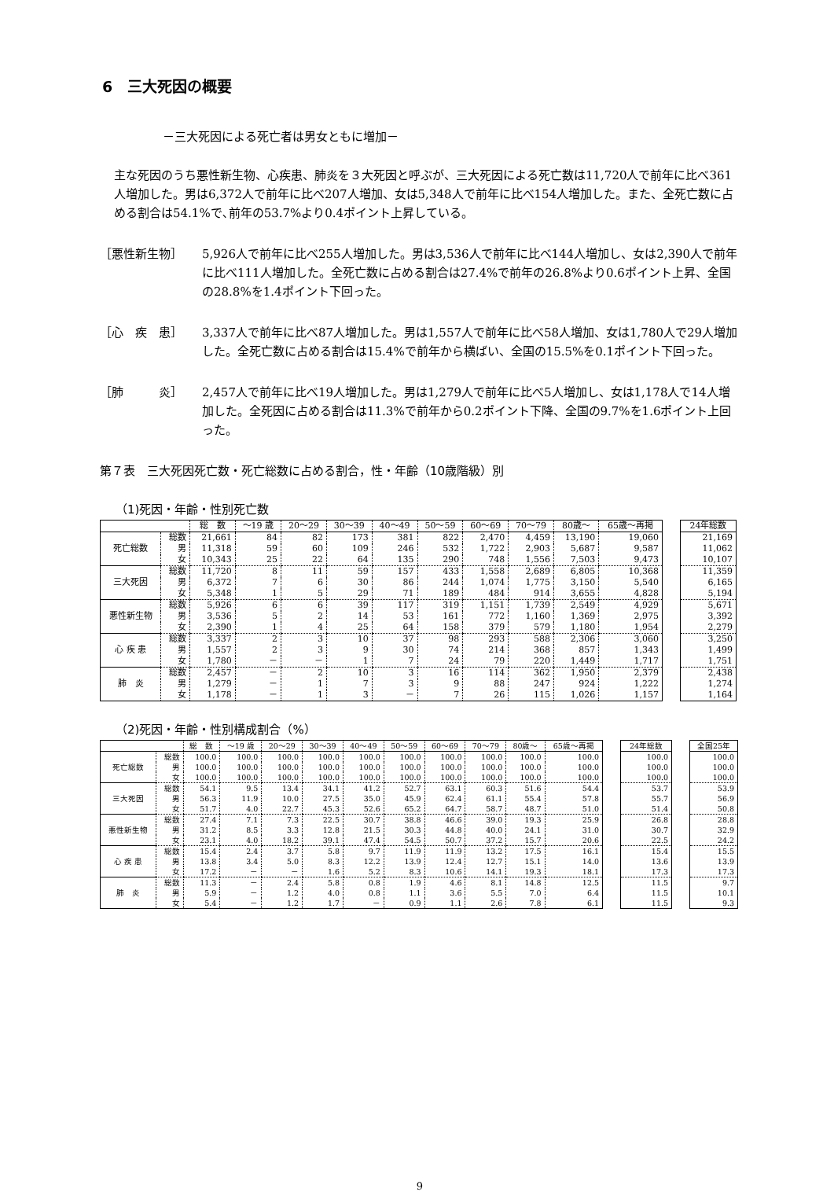6　三大死因の概要
－三大死因による死亡者は男女ともに増加－
主な死因のうち悪性新生物、心疾患、肺炎を３大死因と呼ぶが、三大死因による死亡数は11,720人で前年に比べ361人増加した。男は6,372人で前年に比べ207人増加、女は5,348人で前年に比べ154人増加した。また、全死亡数に占める割合は54.1%で､前年の53.7%より0.4ポイント上昇している。
［悪性新生物］ 5,926人で前年に比べ255人増加した。男は3,536人で前年に比べ144人増加し、女は2,390人で前年に比べ111人増加した。全死亡数に占める割合は27.4%で前年の26.8%より0.6ポイント上昇、全国の28.8%を1.4ポイント下回った。
［心　疾　患］ 3,337人で前年に比べ87人増加した。男は1,557人で前年に比べ58人増加、女は1,780人で29人増加した。全死亡数に占める割合は15.4%で前年から横ばい、全国の15.5%を0.1ポイント下回った。
［肺　　　炎］ 2,457人で前年に比べ19人増加した。男は1,279人で前年に比べ5人増加し、女は1,178人で14人増加した。全死因に占める割合は11.3%で前年から0.2ポイント下降、全国の9.7%を1.6ポイント上回った。
第７表　三大死因死亡数・死亡総数に占める割合，性・年齢（10歳階級）別
（1)死因・年齢・性別死亡数
| | | 総 数 | ～19 歳 | 20～29 | 30～39 | 40～49 | 50～59 | 60～69 | 70～79 | 80歳～ | 65歳～再掲 |
| --- | --- | --- | --- | --- | --- | --- | --- | --- | --- | --- | --- |
| 死亡総数 | 総数 | 21,661 | 84 | 82 | 173 | 381 | 822 | 2,470 | 4,459 | 13,190 | 19,060 |
| | 男 | 11,318 | 59 | 60 | 109 | 246 | 532 | 1,722 | 2,903 | 5,687 | 9,587 |
| | 女 | 10,343 | 25 | 22 | 64 | 135 | 290 | 748 | 1,556 | 7,503 | 9,473 |
| 三大死因 | 総数 | 11,720 | 8 | 11 | 59 | 157 | 433 | 1,558 | 2,689 | 6,805 | 10,368 |
| | 男 | 6,372 | 7 | 6 | 30 | 86 | 244 | 1,074 | 1,775 | 3,150 | 5,540 |
| | 女 | 5,348 | 1 | 5 | 29 | 71 | 189 | 484 | 914 | 3,655 | 4,828 |
| 悪性新生物 | 総数 | 5,926 | 6 | 6 | 39 | 117 | 319 | 1,151 | 1,739 | 2,549 | 4,929 |
| | 男 | 3,536 | 5 | 2 | 14 | 53 | 161 | 772 | 1,160 | 1,369 | 2,975 |
| | 女 | 2,390 | 1 | 4 | 25 | 64 | 158 | 379 | 579 | 1,180 | 1,954 |
| 心 疾 患 | 総数 | 3,337 | 2 | 3 | 10 | 37 | 98 | 293 | 588 | 2,306 | 3,060 |
| | 男 | 1,557 | 2 | 3 | 9 | 30 | 74 | 214 | 368 | 857 | 1,343 |
| | 女 | 1,780 | － | － | 1 | 7 | 24 | 79 | 220 | 1,449 | 1,717 |
| 肺 炎 | 総数 | 2,457 | － | 2 | 10 | 3 | 16 | 114 | 362 | 1,950 | 2,379 |
| | 男 | 1,279 | － | 1 | 7 | 3 | 9 | 88 | 247 | 924 | 1,222 |
| | 女 | 1,178 | － | 1 | 3 | － | 7 | 26 | 115 | 1,026 | 1,157 |
| 24年総数 |
| --- |
| 21,169 |
| 11,062 |
| 10,107 |
| 11,359 |
| 6,165 |
| 5,194 |
| 5,671 |
| 3,392 |
| 2,279 |
| 3,250 |
| 1,499 |
| 1,751 |
| 2,438 |
| 1,274 |
| 1,164 |
（2)死因・年齢・性別構成割合（%）
| | | 総 数 | ～19 歳 | 20～29 | 30～39 | 40～49 | 50～59 | 60～69 | 70～79 | 80歳～ | 65歳～再掲 |
| --- | --- | --- | --- | --- | --- | --- | --- | --- | --- | --- | --- |
| 死亡総数 | 総数 | 100.0 | 100.0 | 100.0 | 100.0 | 100.0 | 100.0 | 100.0 | 100.0 | 100.0 | 100.0 |
| | 男 | 100.0 | 100.0 | 100.0 | 100.0 | 100.0 | 100.0 | 100.0 | 100.0 | 100.0 | 100.0 |
| | 女 | 100.0 | 100.0 | 100.0 | 100.0 | 100.0 | 100.0 | 100.0 | 100.0 | 100.0 | 100.0 |
| 三大死因 | 総数 | 54.1 | 9.5 | 13.4 | 34.1 | 41.2 | 52.7 | 63.1 | 60.3 | 51.6 | 54.4 |
| | 男 | 56.3 | 11.9 | 10.0 | 27.5 | 35.0 | 45.9 | 62.4 | 61.1 | 55.4 | 57.8 |
| | 女 | 51.7 | 4.0 | 22.7 | 45.3 | 52.6 | 65.2 | 64.7 | 58.7 | 48.7 | 51.0 |
| 悪性新生物 | 総数 | 27.4 | 7.1 | 7.3 | 22.5 | 30.7 | 38.8 | 46.6 | 39.0 | 19.3 | 25.9 |
| | 男 | 31.2 | 8.5 | 3.3 | 12.8 | 21.5 | 30.3 | 44.8 | 40.0 | 24.1 | 31.0 |
| | 女 | 23.1 | 4.0 | 18.2 | 39.1 | 47.4 | 54.5 | 50.7 | 37.2 | 15.7 | 20.6 |
| 心 疾 患 | 総数 | 15.4 | 2.4 | 3.7 | 5.8 | 9.7 | 11.9 | 11.9 | 13.2 | 17.5 | 16.1 |
| | 男 | 13.8 | 3.4 | 5.0 | 8.3 | 12.2 | 13.9 | 12.4 | 12.7 | 15.1 | 14.0 |
| | 女 | 17.2 | － | － | 1.6 | 5.2 | 8.3 | 10.6 | 14.1 | 19.3 | 18.1 |
| 肺 炎 | 総数 | 11.3 | － | 2.4 | 5.8 | 0.8 | 1.9 | 4.6 | 8.1 | 14.8 | 12.5 |
| | 男 | 5.9 | － | 1.2 | 4.0 | 0.8 | 1.1 | 3.6 | 5.5 | 7.0 | 6.4 |
| | 女 | 5.4 | － | 1.2 | 1.7 | － | 0.9 | 1.1 | 2.6 | 7.8 | 6.1 |
| 24年総数 |
| --- |
| 100.0 |
| 100.0 |
| 100.0 |
| 53.7 |
| 55.7 |
| 51.4 |
| 26.8 |
| 30.7 |
| 22.5 |
| 15.4 |
| 13.6 |
| 17.3 |
| 11.5 |
| 11.5 |
| 11.5 |
| 全国25年 |
| --- |
| 100.0 |
| 100.0 |
| 100.0 |
| 53.9 |
| 56.9 |
| 50.8 |
| 28.8 |
| 32.9 |
| 24.2 |
| 15.5 |
| 13.9 |
| 17.3 |
| 9.7 |
| 10.1 |
| 9.3 |
9